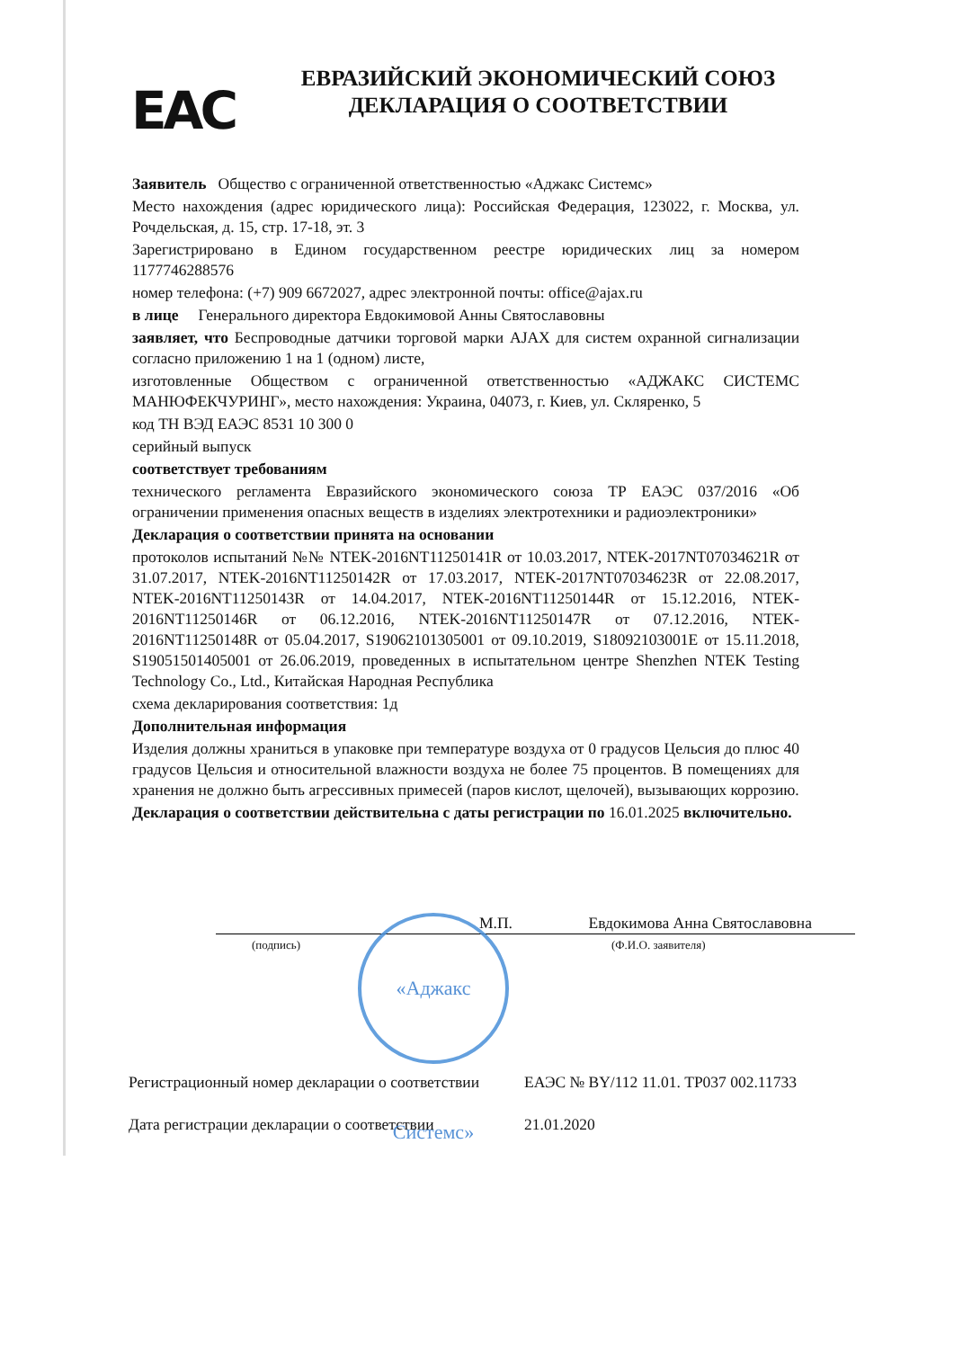EAC
ЕВРАЗИЙСКИЙ ЭКОНОМИЧЕСКИЙ СОЮЗ
ДЕКЛАРАЦИЯ О СООТВЕТСТВИИ
Заявитель Общество с ограниченной ответственностью «Аджакс Системс»
Место нахождения (адрес юридического лица): Российская Федерация, 123022, г. Москва, ул. Рочдельская, д. 15, стр. 17-18, эт. 3
Зарегистрировано в Едином государственном реестре юридических лиц за номером 1177746288576
номер телефона: (+7) 909 6672027, адрес электронной почты: office@ajax.ru
в лице Генерального директора Евдокимовой Анны Святославовны
заявляет, что Беспроводные датчики торговой марки AJAX для систем охранной сигнализации согласно приложению 1 на 1 (одном) листе,
изготовленные Обществом с ограниченной ответственностью «АДЖАКС СИСТЕМС МАНЮФЕКЧУРИНГ», место нахождения: Украина, 04073, г. Киев, ул. Скляренко, 5
код ТН ВЭД ЕАЭС 8531 10 300 0
серийный выпуск
соответствует требованиям
технического регламента Евразийского экономического союза ТР ЕАЭС 037/2016 «Об ограничении применения опасных веществ в изделиях электротехники и радиоэлектроники»
Декларация о соответствии принята на основании
протоколов испытаний №№ NTEK-2016NT11250141R от 10.03.2017, NTEK-2017NT07034621R от 31.07.2017, NTEK-2016NT11250142R от 17.03.2017, NTEK-2017NT07034623R от 22.08.2017, NTEK-2016NT11250143R от 14.04.2017, NTEK-2016NT11250144R от 15.12.2016, NTEK-2016NT11250146R от 06.12.2016, NTEK-2016NT11250147R от 07.12.2016, NTEK-2016NT11250148R от 05.04.2017, S19062101305001 от 09.10.2019, S18092103001E от 15.11.2018, S19051501405001 от 26.06.2019, проведенных в испытательном центре Shenzhen NTEK Testing Technology Co., Ltd., Китайская Народная Республика
схема декларирования соответствия: 1д
Дополнительная информация
Изделия должны храниться в упаковке при температуре воздуха от 0 градусов Цельсия до плюс 40 градусов Цельсия и относительной влажности воздуха не более 75 процентов. В помещениях для хранения не должно быть агрессивных примесей (паров кислот, щелочей), вызывающих коррозию.
Декларация о соответствии действительна с даты регистрации по 16.01.2025 включительно.
М.П.
Евдокимова Анна Святославовна
(подпись) (Ф.И.О. заявителя)
«Аджакс Системс»
Регистрационный номер декларации о соответствии ЕАЭС № BY/112 11.01. ТР037 002.11733
Дата регистрации декларации о соответствии 21.01.2020